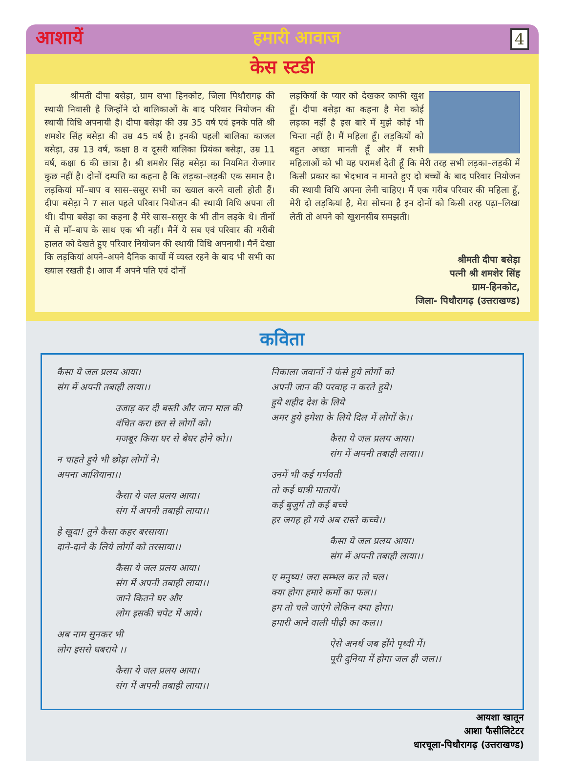आशायें हमारी आवाज 4
केस स्टडी
श्रीमती दीपा बसेड़ा, ग्राम सभा हिनकोट, जिला पिथौरागढ़ की स्थायी निवासी है जिन्होंने दो बालिकाओं के बाद परिवार नियोजन की स्थायी विधि अपनायी है। दीपा बसेड़ा की उम्र 35 वर्ष एवं इनके पति श्री शमशेर सिंह बसेड़ा की उम्र 45 वर्ष है। इनकी पहली बालिका काजल बसेड़ा, उम्र 13 वर्ष, कक्षा 8 व दूसरी बालिका प्रियंका बसेड़ा, उम्र 11 वर्ष, कक्षा 6 की छात्रा है। श्री शमशेर सिंह बसेड़ा का नियमित रोजगार कुछ नहीं है। दोनों दम्पत्ति का कहना है कि लड़का–लड़की एक समान है। लड़कियां माँ–बाप व सास–ससुर सभी का ख्याल करने वाली होती हैं। दीपा बसेड़ा ने 7 साल पहले परिवार नियोजन की स्थायी विधि अपना ली थी। दीपा बसेड़ा का कहना है मेरे सास–ससुर के भी तीन लड़के थे। तीनों में से माँ–बाप के साथ एक भी नहीं। मैनें ये सब एवं परिवार की गरीबी हालत को देखते हुए परिवार नियोजन की स्थायी विधि अपनायी। मैनें देखा कि लड़कियां अपने–अपने दैनिक कार्यो में व्यस्त रहने के बाद भी सभी का ख्याल रखती है। आज मैं अपने पति एवं दोनों
लड़कियों के प्यार को देखकर काफी खुश हूँ। दीपा बसेड़ा का कहना है मेरा कोई लड़का नहीं है इस बारे में मुझे कोई भी चिन्ता नहीं है। मैं महिला हूँ। लड़कियों को बहुत अच्छा मानती हूँ और मैं सभी महिलाओं को भी यह परामर्श देती हूँ कि मेरी तरह सभी लड़का–लड़की में किसी प्रकार का भेदभाव न मानते हुए दो बच्चों के बाद परिवार नियोजन की स्थायी विधि अपना लेनी चाहिए। मैं एक गरीब परिवार की महिला हूँ, मेरी दो लड़कियां है, मेरा सोचना है इन दोनों को किसी तरह पढ़ा–लिखा लेती तो अपने को खुशनसीब समझती।
श्रीमती दीपा बसेड़ा
पत्नी श्री शमशेर सिंह
ग्राम-हिनकोट,
जिला- पिथौरागढ़ (उत्तराखण्ड)
कविता
कैसा ये जल प्रलय आया।
संग में अपनी तबाही लाया।।
उजाड़ कर दी बस्ती और जान माल की
वंचित करा छत से लोगों को।
मजबूर किया घर से बेघर होने को।।
न चाहते हुये भी छोड़ा लोगों ने।
अपना आशियाना।।
कैसा ये जल प्रलय आया।
संग में अपनी तबाही लाया।।
हे खुदा! तुने कैसा कहर बरसाया।
दाने-दाने के लिये लोगों को तरसाया।।
कैसा ये जल प्रलय आया।
संग में अपनी तबाही लाया।।
जाने कितने घर और
लोग इसकी चपेट में आये।
अब नाम सुनकर भी
लोग इससे घबराये ।।
कैसा ये जल प्रलय आया।
संग में अपनी तबाही लाया।।
निकाला जवानों ने फंसे हुये लोगों को
अपनी जान की परवाह न करते हुये।
हुये शहीद देश के लिये
अमर हुये हमेशा के लिये दिल में लोगों के।।
कैसा ये जल प्रलय आया।
संग में अपनी तबाही लाया।।
उनमें भी कई गर्भवती
तो कई धात्री मातायें।
कई बुजुर्ग तो कई बच्चे
हर जगह हो गये अब रास्ते कच्चे।।
कैसा ये जल प्रलय आया।
संग में अपनी तबाही लाया।।
ए मनुष्य! जरा सम्भल कर तो चल।
क्या होगा हमारे कर्मो का फल।।
हम तो चले जाएंगे लेकिन क्या होगा।
हमारी आने वाली पीढ़ी का कल।।
ऐसे अनर्थ जब होंगे पृथ्वी में।
पूरी दुनिया में होगा जल ही जल।।
आयशा खातून
आशा फैसीलिटेटर
धारचूला-पिथौरागढ़ (उत्तराखण्ड)